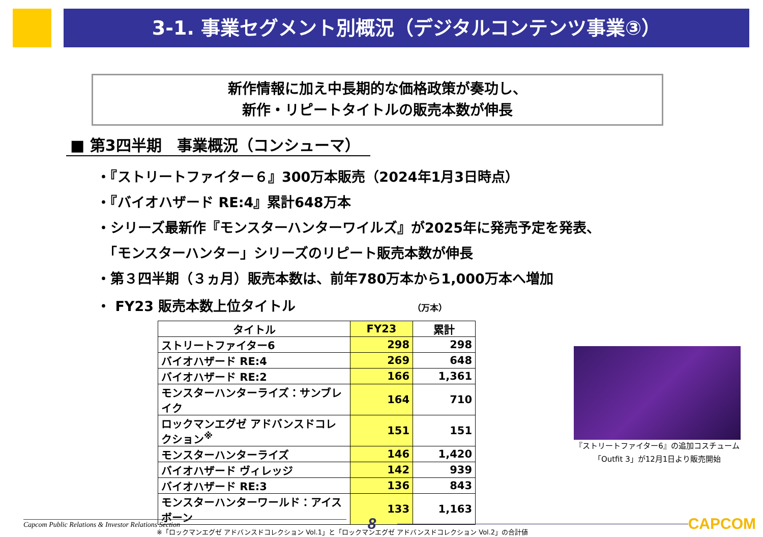3-1. 事業セグメント別概況（デジタルコンテンツ事業③）
新作情報に加え中長期的な価格政策が奏功し、
新作・リピートタイトルの販売本数が伸長
■ 第3四半期　事業概況（コンシューマ）
・『ストリートファイター６』300万本販売（2024年1月3日時点）
・『バイオハザード RE:4』累計648万本
・シリーズ最新作『モンスターハンターワイルズ』が2025年に発売予定を発表、
　「モンスターハンター」シリーズのリピート販売本数が伸長
・第３四半期（３ヵ月）販売本数は、前年780万本から1,000万本へ増加
・ FY23 販売本数上位タイトル （万本）
| タイトル | FY23 | 累計 |
| --- | --- | --- |
| ストリートファイター6 | 298 | 298 |
| バイオハザード RE:4 | 269 | 648 |
| バイオハザード RE:2 | 166 | 1,361 |
| モンスターハンターライズ：サンブレイク | 164 | 710 |
| ロックマンエグゼ アドバンスドコレクション<sup>※</sup> | 151 | 151 |
| モンスターハンターライズ | 146 | 1,420 |
| バイオハザード ヴィレッジ | 142 | 939 |
| バイオハザード RE:3 | 136 | 843 |
| モンスターハンターワールド：アイスボーン | 133 | 1,163 |
※「ロックマンエグゼ アドバンスドコレクション Vol.1」と「ロックマンエグゼ アドバンスドコレクション Vol.2」の合計値
『ストリートファイター6』の追加コスチューム
「Outfit 3」が12月1日より販売開始
Capcom Public Relations & Investor Relations Section
8 CAPCOM